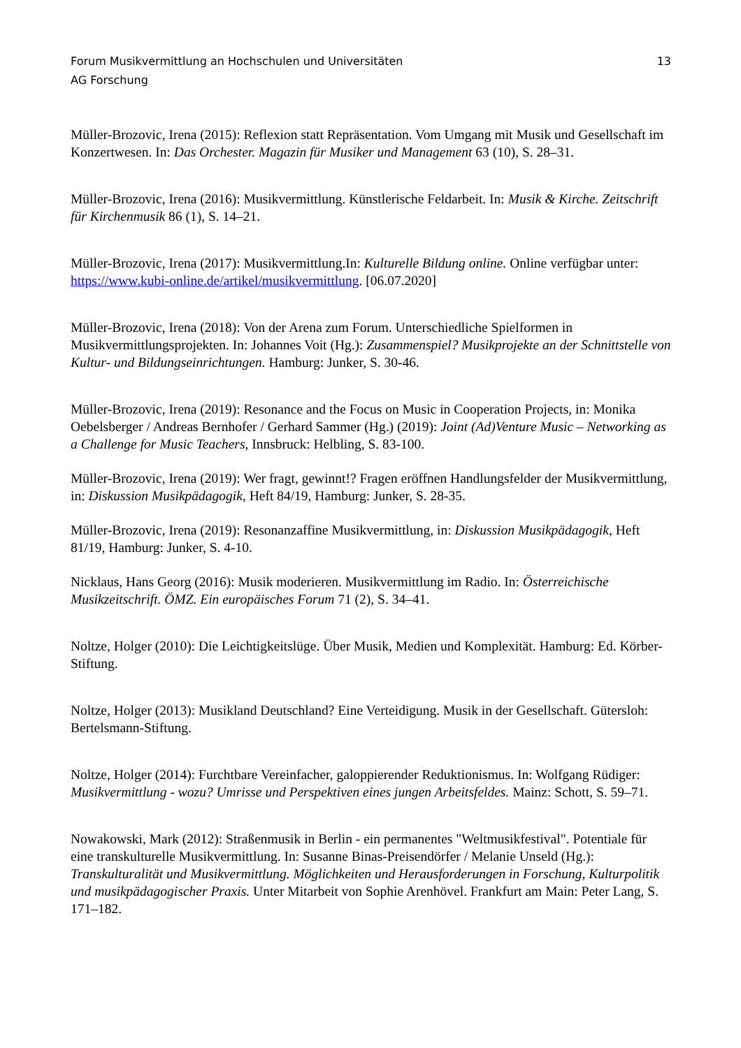Forum Musikvermittlung an Hochschulen und Universitäten
AG Forschung
13
Müller-Brozovic, Irena (2015): Reflexion statt Repräsentation. Vom Umgang mit Musik und Gesellschaft im Konzertwesen. In: Das Orchester. Magazin für Musiker und Management 63 (10), S. 28–31.
Müller-Brozovic, Irena (2016): Musikvermittlung. Künstlerische Feldarbeit. In: Musik & Kirche. Zeitschrift für Kirchenmusik 86 (1), S. 14–21.
Müller-Brozovic, Irena (2017): Musikvermittlung.In: Kulturelle Bildung online. Online verfügbar unter: https://www.kubi-online.de/artikel/musikvermittlung. [06.07.2020]
Müller-Brozovic, Irena (2018): Von der Arena zum Forum. Unterschiedliche Spielformen in Musikvermittlungsprojekten. In: Johannes Voit (Hg.): Zusammenspiel? Musikprojekte an der Schnittstelle von Kultur- und Bildungseinrichtungen. Hamburg: Junker, S. 30-46.
Müller-Brozovic, Irena (2019): Resonance and the Focus on Music in Cooperation Projects, in: Monika Oebelsberger / Andreas Bernhofer / Gerhard Sammer (Hg.) (2019): Joint (Ad)Venture Music – Networking as a Challenge for Music Teachers, Innsbruck: Helbling, S. 83-100.
Müller-Brozovic, Irena (2019): Wer fragt, gewinnt!? Fragen eröffnen Handlungsfelder der Musikvermittlung, in: Diskussion Musikpädagogik, Heft 84/19, Hamburg: Junker, S. 28-35.
Müller-Brozovic, Irena (2019): Resonanzaffine Musikvermittlung, in: Diskussion Musikpädagogik, Heft 81/19, Hamburg: Junker, S. 4-10.
Nicklaus, Hans Georg (2016): Musik moderieren. Musikvermittlung im Radio. In: Österreichische Musikzeitschrift. ÖMZ. Ein europäisches Forum 71 (2), S. 34–41.
Noltze, Holger (2010): Die Leichtigkeitslüge. Über Musik, Medien und Komplexität. Hamburg: Ed. Körber-Stiftung.
Noltze, Holger (2013): Musikland Deutschland? Eine Verteidigung. Musik in der Gesellschaft. Gütersloh: Bertelsmann-Stiftung.
Noltze, Holger (2014): Furchtbare Vereinfacher, galoppierender Reduktionismus. In: Wolfgang Rüdiger: Musikvermittlung - wozu? Umrisse und Perspektiven eines jungen Arbeitsfeldes. Mainz: Schott, S. 59–71.
Nowakowski, Mark (2012): Straßenmusik in Berlin - ein permanentes "Weltmusikfestival". Potentiale für eine transkulturelle Musikvermittlung. In: Susanne Binas-Preisendörfer / Melanie Unseld (Hg.): Transkulturalität und Musikvermittlung. Möglichkeiten und Herausforderungen in Forschung, Kulturpolitik und musikpädagogischer Praxis. Unter Mitarbeit von Sophie Arenhövel. Frankfurt am Main: Peter Lang, S. 171–182.